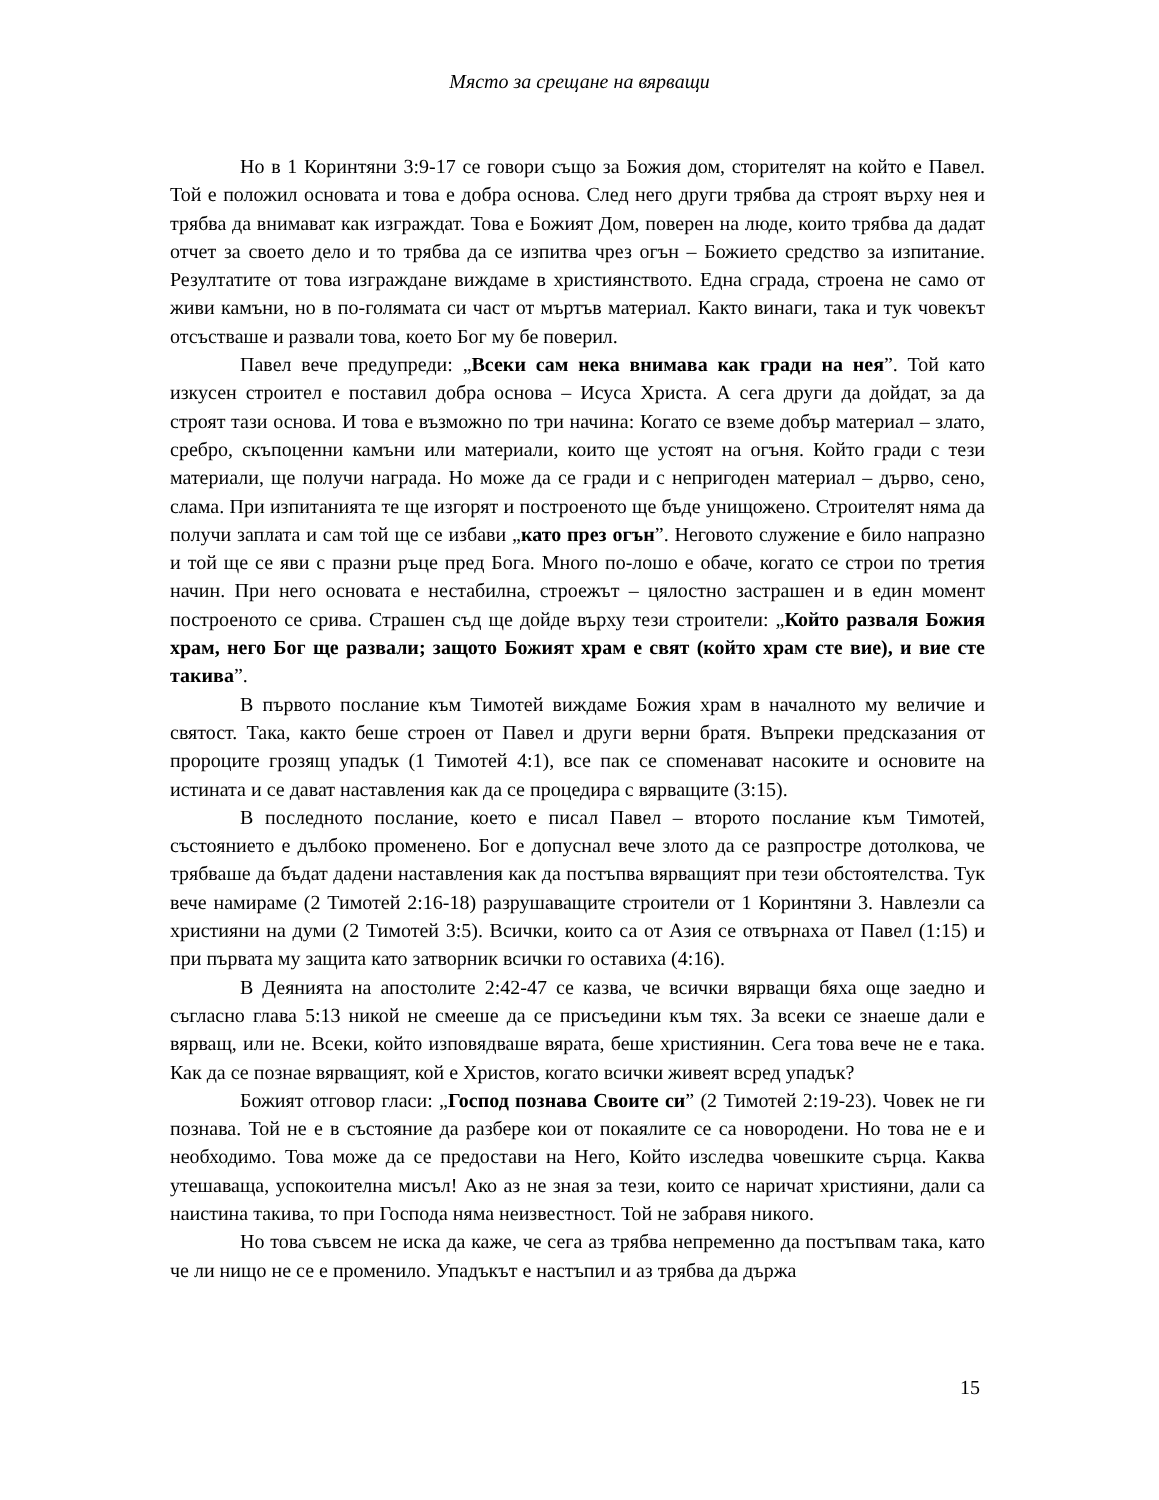Място за срещане на вярващи
Но в 1 Коринтяни 3:9-17 се говори също за Божия дом, сторителят на който е Павел. Той е положил основата и това е добра основа. След него други трябва да строят върху нея и трябва да внимават как изграждат. Това е Божият Дом, поверен на люде, които трябва да дадат отчет за своето дело и то трябва да се изпитва чрез огън – Божието средство за изпитание. Резултатите от това изграждане виждаме в християнството. Една сграда, строена не само от живи камъни, но в по-голямата си част от мъртъв материал. Както винаги, така и тук човекът отсъстваше и развали това, което Бог му бе поверил.
Павел вече предупреди: „Всеки сам нека внимава как гради на нея”. Той като изкусен строител е поставил добра основа – Исуса Христа. А сега други да дойдат, за да строят тази основа. И това е възможно по три начина: Когато се вземе добър материал – злато, сребро, скъпоценни камъни или материали, които ще устоят на огъня. Който гради с тези материали, ще получи награда. Но може да се гради и с непригоден материал – дърво, сено, слама. При изпитанията те ще изгорят и построеното ще бъде унищожено. Строителят няма да получи заплата и сам той ще се избави „като през огън”. Неговото служение е било напразно и той ще се яви с празни ръце пред Бога. Много по-лошо е обаче, когато се строи по третия начин. При него основата е нестабилна, строежът – цялостно застрашен и в един момент построеното се срива. Страшен съд ще дойде върху тези строители: „Който разваля Божия храм, него Бог ще развали; защото Божият храм е свят (който храм сте вие), и вие сте такива”.
В първото послание към Тимотей виждаме Божия храм в началното му величие и святост. Така, както беше строен от Павел и други верни братя. Въпреки предсказания от пророците грозящ упадък (1 Тимотей 4:1), все пак се споменават насоките и основите на истината и се дават наставления как да се процедира с вярващите (3:15).
В последното послание, което е писал Павел – второто послание към Тимотей, състоянието е дълбоко променено. Бог е допуснал вече злото да се разпростре дотолкова, че трябваше да бъдат дадени наставления как да постъпва вярващият при тези обстоятелства. Тук вече намираме (2 Тимотей 2:16-18) разрушаващите строители от 1 Коринтяни 3. Навлезли са християни на думи (2 Тимотей 3:5). Всички, които са от Азия се отвърнаха от Павел (1:15) и при първата му защита като затворник всички го оставиха (4:16).
В Деянията на апостолите 2:42-47 се казва, че всички вярващи бяха още заедно и съгласно глава 5:13 никой не смееше да се присъедини към тях. За всеки се знаеше дали е вярващ, или не. Всеки, който изповядваше вярата, беше християнин. Сега това вече не е така. Как да се познае вярващият, кой е Христов, когато всички живеят всред упадък?
Божият отговор гласи: „Господ познава Своите си” (2 Тимотей 2:19-23). Човек не ги познава. Той не е в състояние да разбере кои от покаялите се са новородени. Но това не е и необходимо. Това може да се предостави на Него, Който изследва човешките сърца. Каква утешаваща, успокоителна мисъл! Ако аз не зная за тези, които се наричат християни, дали са наистина такива, то при Господа няма неизвестност. Той не забравя никого.
Но това съвсем не иска да каже, че сега аз трябва непременно да постъпвам така, като че ли нищо не се е променило. Упадъкът е настъпил и аз трябва да държа
15